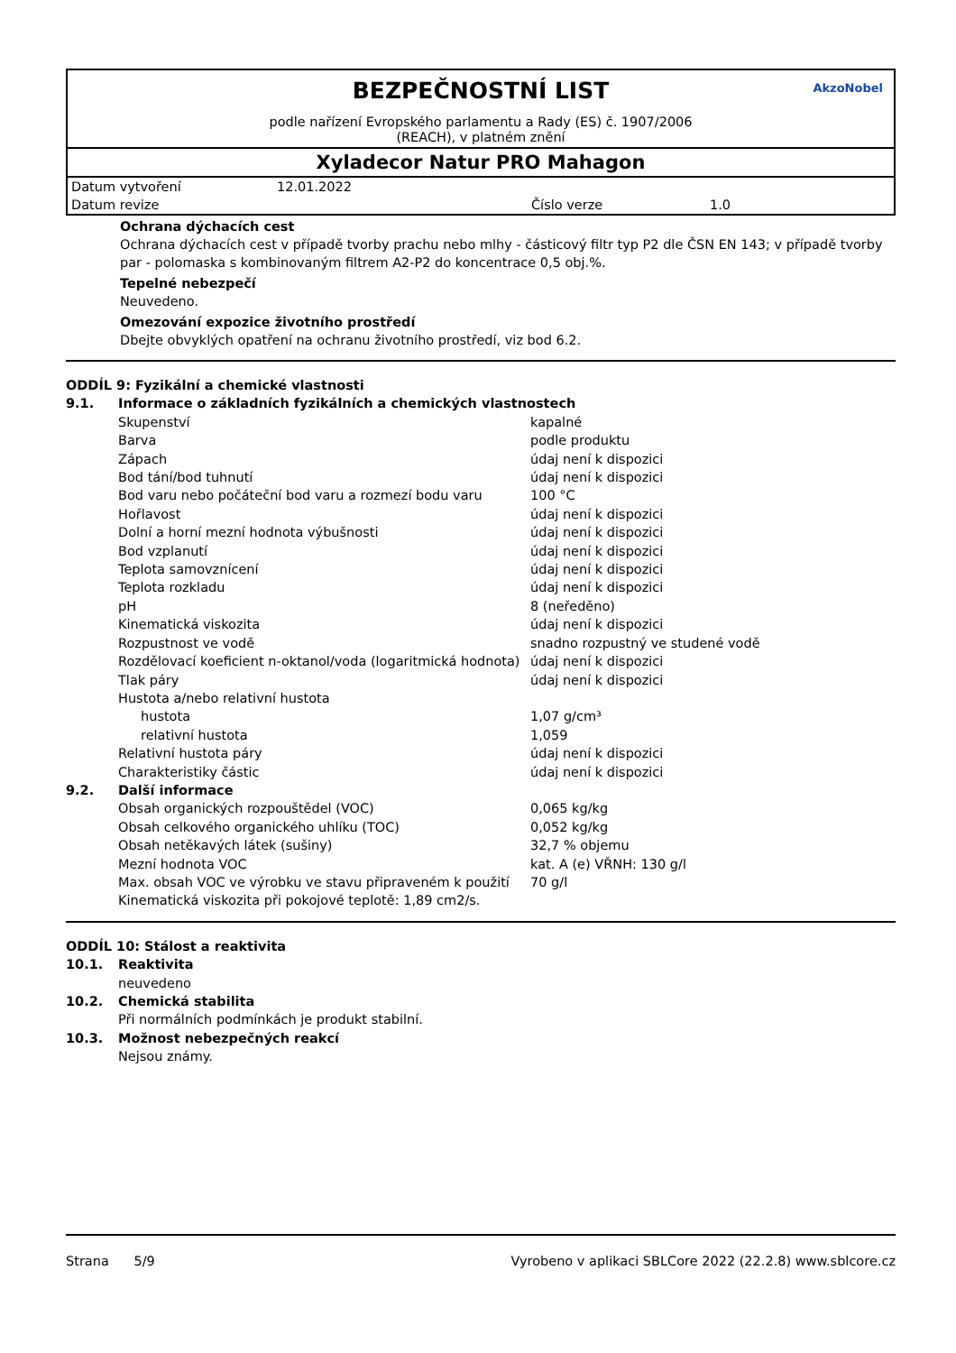BEZPEČNOSTNÍ LIST
podle nařízení Evropského parlamentu a Rady (ES) č. 1907/2006
(REACH), v platném znění
AkzoNobel
Xyladecor Natur PRO Mahagon
| Datum vytvoření | 12.01.2022 | | |
| Datum revize | | Číslo verze | 1.0 |
Ochrana dýchacích cest
Ochrana dýchacích cest v případě tvorby prachu nebo mlhy - částicový filtr typ P2 dle ČSN EN 143; v případě tvorby par - polomaska s kombinovaným filtrem A2-P2 do koncentrace 0,5 obj.%.
Tepelné nebezpečí
Neuvedeno.
Omezování expozice životního prostředí
Dbejte obvyklých opatření na ochranu životního prostředí, viz bod 6.2.
| ODDÍL 9: Fyzikální a chemické vlastnosti | | |
| 9.1. | Informace o základních fyzikálních a chemických vlastnostech | |
| | Skupenství | kapalné |
| | Barva | podle produktu |
| | Zápach | údaj není k dispozici |
| | Bod tání/bod tuhnutí | údaj není k dispozici |
| | Bod varu nebo počáteční bod varu a rozmezí bodu varu | 100 °C |
| | Hořlavost | údaj není k dispozici |
| | Dolní a horní mezní hodnota výbušnosti | údaj není k dispozici |
| | Bod vzplanutí | údaj není k dispozici |
| | Teplota samovznícení | údaj není k dispozici |
| | Teplota rozkladu | údaj není k dispozici |
| | pH | 8 (neředěno) |
| | Kinematická viskozita | údaj není k dispozici |
| | Rozpustnost ve vodě | snadno rozpustný ve studené vodě |
| | Rozdělovací koeficient n-oktanol/voda (logaritmická hodnota) | údaj není k dispozici |
| | Tlak páry | údaj není k dispozici |
| | Hustota a/nebo relativní hustota | |
| | hustota | 1,07 g/cm³ |
| | relativní hustota | 1,059 |
| | Relativní hustota páry | údaj není k dispozici |
| | Charakteristiky částic | údaj není k dispozici |
| 9.2. | Další informace | |
| | Obsah organických rozpouštědel (VOC) | 0,065 kg/kg |
| | Obsah celkového organického uhlíku (TOC) | 0,052 kg/kg |
| | Obsah netěkavých látek (sušiny) | 32,7 % objemu |
| | Mezní hodnota VOC | kat. A (e) VŘNH: 130 g/l |
| | Max. obsah VOC ve výrobku ve stavu připraveném k použití | 70 g/l |
| | Kinematická viskozita při pokojové teplotě: 1,89 cm2/s. | |
| ODDÍL 10: Stálost a reaktivita | |
| 10.1. | Reaktivita |
| | neuvedeno |
| 10.2. | Chemická stabilita |
| | Při normálních podmínkách je produkt stabilní. |
| 10.3. | Možnost nebezpečných reakcí |
| | Nejsou známy. |
Strana 5/9 Vyrobeno v aplikaci SBLCore 2022 (22.2.8) www.sblcore.cz